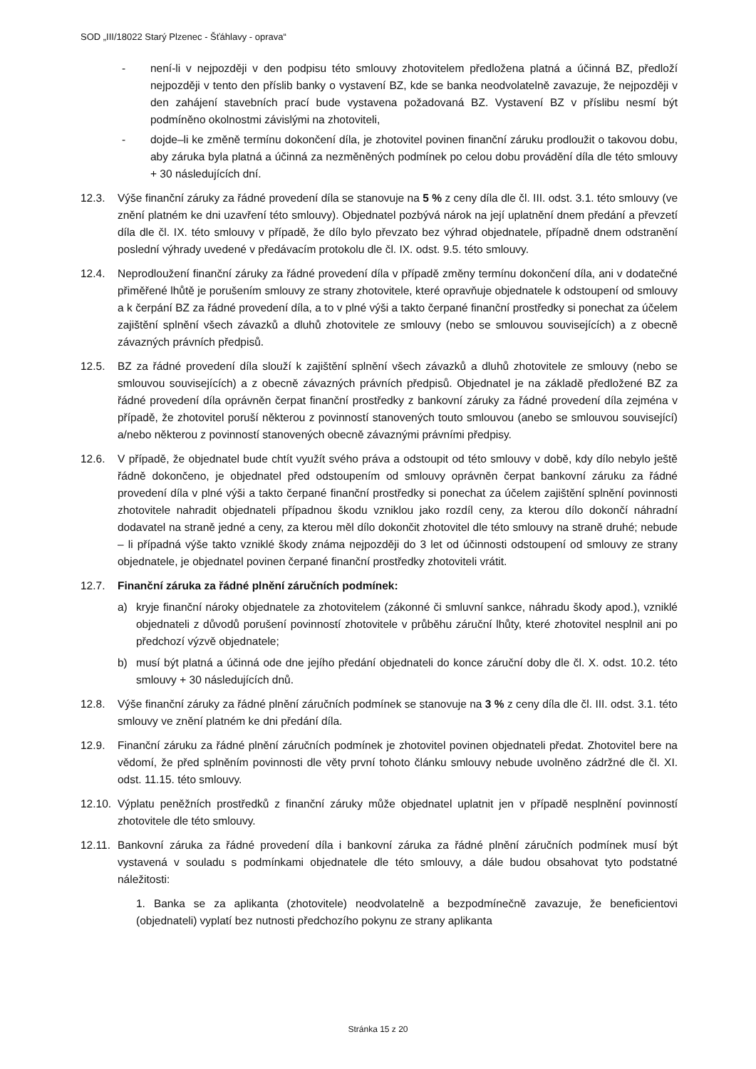SOD „III/18022 Starý Plzenec - Šťáhlavy - oprava“
- není-li v nejpozději v den podpisu této smlouvy zhotovitelem předložena platná a účinná BZ, předloží nejpozději v tento den příslib banky o vystavení BZ, kde se banka neodvolatelně zavazuje, že nejpozději v den zahájení stavebních prací bude vystavena požadovaná BZ. Vystavení BZ v příslibu nesmí být podmíněno okolnostmi závislými na zhotoviteli,
- dojde–li ke změně termínu dokončení díla, je zhotovitel povinen finanční záruku prodloužit o takovou dobu, aby záruka byla platná a účinná za nezměněných podmínek po celou dobu provádění díla dle této smlouvy + 30 následujících dní.
12.3. Výše finanční záruky za řádné provedení díla se stanovuje na 5 % z ceny díla dle čl. III. odst. 3.1. této smlouvy (ve znění platném ke dni uzavření této smlouvy). Objednatel pozbývá nárok na její uplatnění dnem předání a převzetí díla dle čl. IX. této smlouvy v případě, že dílo bylo převzato bez výhrad objednatele, případně dnem odstranění poslední výhrady uvedené v předávacím protokolu dle čl. IX. odst. 9.5. této smlouvy.
12.4. Neprodloužení finanční záruky za řádné provedení díla v případě změny termínu dokončení díla, ani v dodatečné přiměřené lhůtě je porušením smlouvy ze strany zhotovitele, které opravňuje objednatele k odstoupení od smlouvy a k čerpání BZ za řádné provedení díla, a to v plné výši a takto čerpané finanční prostředky si ponechat za účelem zajištění splnění všech závazků a dluhů zhotovitele ze smlouvy (nebo se smlouvou souvisejících) a z obecně závazných právních předpisů.
12.5. BZ za řádné provedení díla slouží k zajištění splnění všech závazků a dluhů zhotovitele ze smlouvy (nebo se smlouvou souvisejících) a z obecně závazných právních předpisů. Objednatel je na základě předložené BZ za řádné provedení díla oprávněn čerpat finanční prostředky z bankovní záruky za řádné provedení díla zejména v případě, že zhotovitel poruší některou z povinností stanovených touto smlouvou (anebo se smlouvou související) a/nebo některou z povinností stanovených obecně závaznými právními předpisy.
12.6. V případě, že objednatel bude chtít využít svého práva a odstoupit od této smlouvy v době, kdy dílo nebylo ještě řádně dokončeno, je objednatel před odstoupením od smlouvy oprávněn čerpat bankovní záruku za řádné provedení díla v plné výši a takto čerpané finanční prostředky si ponechat za účelem zajištění splnění povinnosti zhotovitele nahradit objednateli případnou škodu vzniklou jako rozdíl ceny, za kterou dílo dokončí náhradní dodavatel na straně jedné a ceny, za kterou měl dílo dokončit zhotovitel dle této smlouvy na straně druhé; nebude – li případná výše takto vzniklé škody známa nejpozději do 3 let od účinnosti odstoupení od smlouvy ze strany objednatele, je objednatel povinen čerpané finanční prostředky zhotoviteli vrátit.
12.7. Finanční záruka za řádné plnění záručních podmínek:
a) kryje finanční nároky objednatele za zhotovitelem (zákonné či smluvní sankce, náhradu škody apod.), vzniklé objednateli z důvodů porušení povinností zhotovitele v průběhu záruční lhůty, které zhotovitel nesplnil ani po předchozí výzvě objednatele;
b) musí být platná a účinná ode dne jejího předání objednateli do konce záruční doby dle čl. X. odst. 10.2. této smlouvy + 30 následujících dnů.
12.8. Výše finanční záruky za řádné plnění záručních podmínek se stanovuje na 3 % z ceny díla dle čl. III. odst. 3.1. této smlouvy ve znění platném ke dni předání díla.
12.9. Finanční záruku za řádné plnění záručních podmínek je zhotovitel povinen objednateli předat. Zhotovitel bere na vědomí, že před splněním povinnosti dle věty první tohoto článku smlouvy nebude uvolněno zádržné dle čl. XI. odst. 11.15. této smlouvy.
12.10. Výplatu peněžních prostředků z finanční záruky může objednatel uplatnit jen v případě nesplnění povinností zhotovitele dle této smlouvy.
12.11. Bankovní záruka za řádné provedení díla i bankovní záruka za řádné plnění záručních podmínek musí být vystavená v souladu s podmínkami objednatele dle této smlouvy, a dále budou obsahovat tyto podstatné náležitosti:
1. Banka se za aplikanta (zhotovitele) neodvolatelně a bezpodmínečně zavazuje, že beneficientovi (objednateli) vyplatí bez nutnosti předchozího pokynu ze strany aplikanta
Stránka 15 z 20